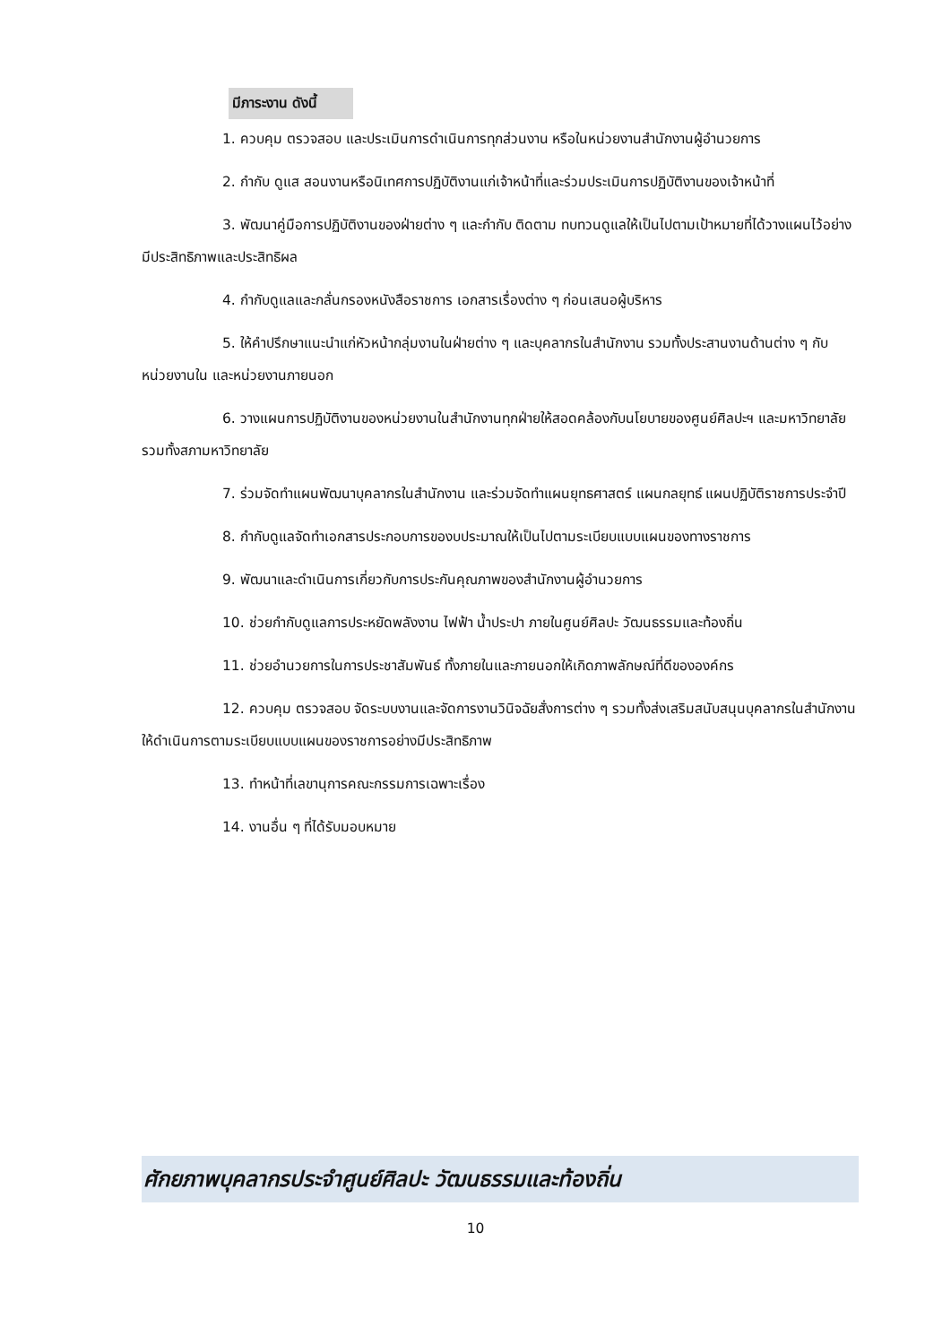มีภาระงาน ดังนี้
1. ควบคุม ตรวจสอบ และประเมินการดำเนินการทุกส่วนงาน หรือในหน่วยงานสำนักงานผู้อำนวยการ
2. กำกับ ดูแส สอนงานหรือนิเทศการปฏิบัติงานแก่เจ้าหน้าที่และร่วมประเมินการปฏิบัติงานของเจ้าหน้าที่
3. พัฒนาคู่มือการปฏิบัติงานของฝ่ายต่าง ๆ และกำกับ ติดตาม ทบทวนดูแลให้เป็นไปตามเป้าหมายที่ได้วางแผนไว้อย่างมีประสิทธิภาพและประสิทธิผล
4. กำกับดูแลและกลั่นกรองหนังสือราชการ เอกสารเรื่องต่าง ๆ ก่อนเสนอผู้บริหาร
5. ให้คำปรึกษาแนะนำแก่หัวหน้ากลุ่มงานในฝ่ายต่าง ๆ และบุคลากรในสำนักงาน รวมทั้งประสานงานด้านต่าง ๆ กับหน่วยงานใน และหน่วยงานภายนอก
6. วางแผนการปฏิบัติงานของหน่วยงานในสำนักงานทุกฝ่ายให้สอดคล้องกับนโยบายของศูนย์ศิลปะฯ และมหาวิทยาลัย รวมทั้งสภามหาวิทยาลัย
7. ร่วมจัดทำแผนพัฒนาบุคลากรในสำนักงาน และร่วมจัดทำแผนยุทธศาสตร์ แผนกลยุทธ์ แผนปฏิบัติราชการประจำปี
8. กำกับดูแลจัดทำเอกสารประกอบการของบประมาณให้เป็นไปตามระเบียบแบบแผนของทางราชการ
9. พัฒนาและดำเนินการเกี่ยวกับการประกันคุณภาพของสำนักงานผู้อำนวยการ
10. ช่วยกำกับดูแลการประหยัดพลังงาน ไฟฟ้า น้ำประปา ภายในศูนย์ศิลปะ วัฒนธรรมและท้องถิ่น
11. ช่วยอำนวยการในการประชาสัมพันธ์ ทั้งภายในและภายนอกให้เกิดภาพลักษณ์ที่ดีขององค์กร
12. ควบคุม ตรวจสอบ จัดระบบงานและจัดการงานวินิจฉัยสั่งการต่าง ๆ รวมทั้งส่งเสริมสนับสนุนบุคลากรในสำนักงาน ให้ดำเนินการตามระเบียบแบบแผนของราชการอย่างมีประสิทธิภาพ
13. ทำหน้าที่เลขานุการคณะกรรมการเฉพาะเรื่อง
14. งานอื่น ๆ ที่ได้รับมอบหมาย
ศักยภาพบุคลากรประจำศูนย์ศิลปะ วัฒนธรรมและท้องถิ่น
10